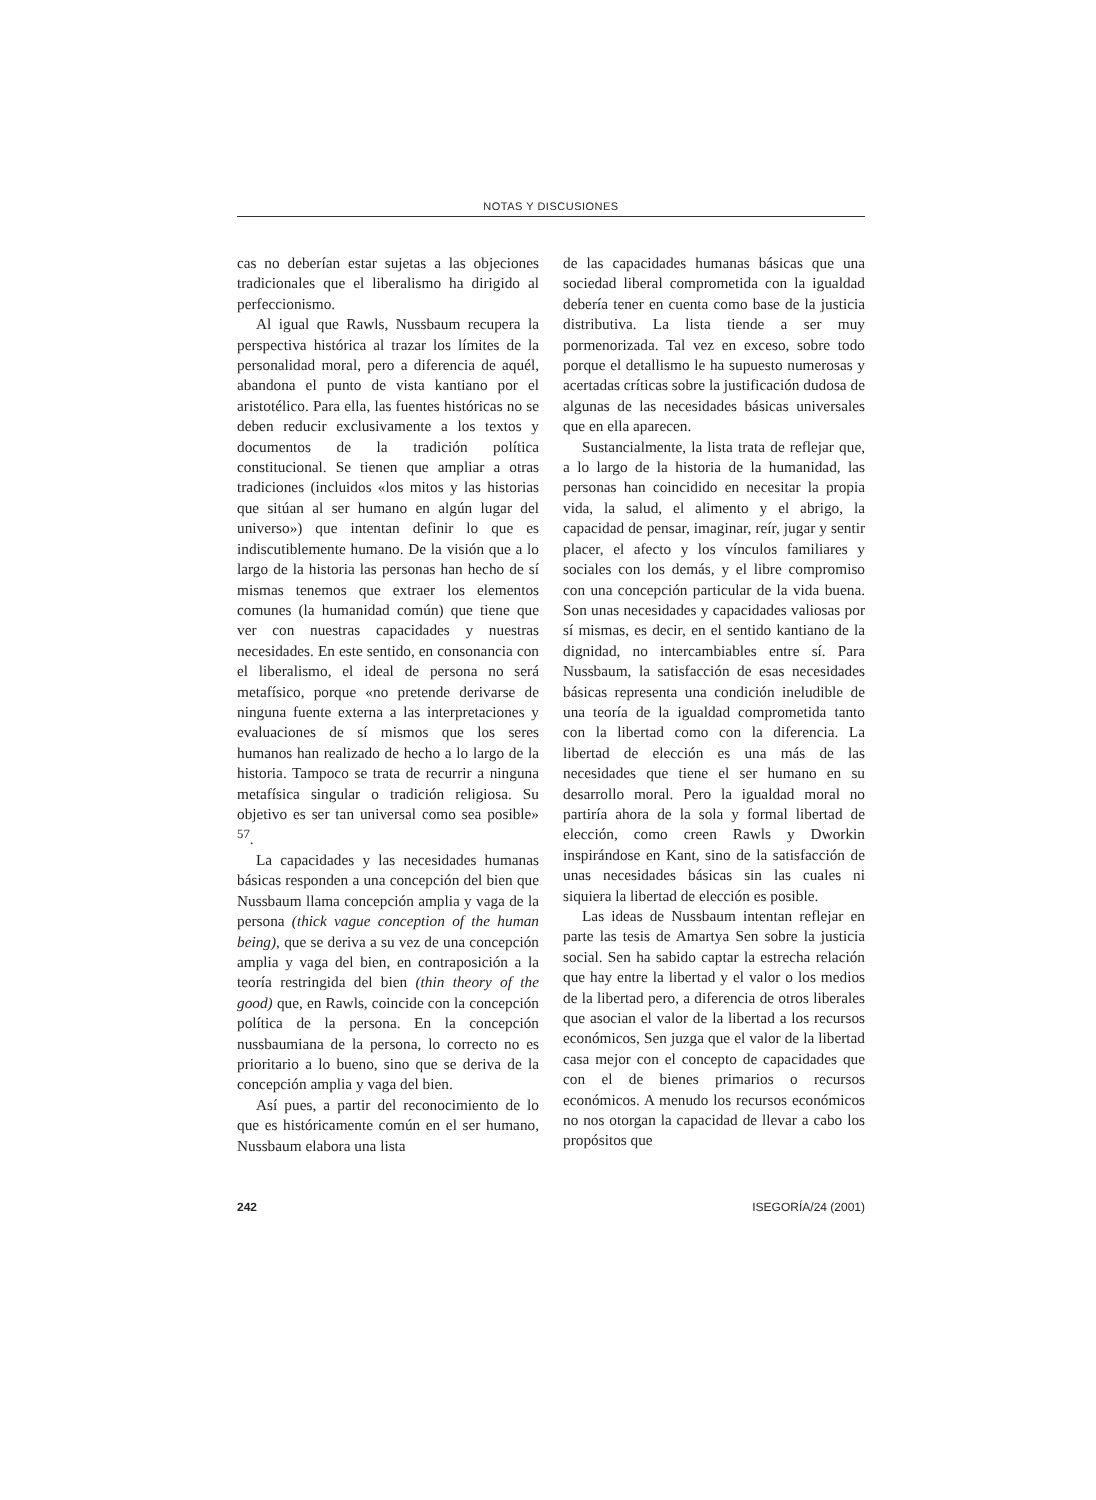NOTAS Y DISCUSIONES
cas no deberían estar sujetas a las objeciones tradicionales que el liberalismo ha dirigido al perfeccionismo.
Al igual que Rawls, Nussbaum recupera la perspectiva histórica al trazar los límites de la personalidad moral, pero a diferencia de aquél, abandona el punto de vista kantiano por el aristotélico. Para ella, las fuentes históricas no se deben reducir exclusivamente a los textos y documentos de la tradición política constitucional. Se tienen que ampliar a otras tradiciones (incluidos «los mitos y las historias que sitúan al ser humano en algún lugar del universo») que intentan definir lo que es indiscutiblemente humano. De la visión que a lo largo de la historia las personas han hecho de sí mismas tenemos que extraer los elementos comunes (la humanidad común) que tiene que ver con nuestras capacidades y nuestras necesidades. En este sentido, en consonancia con el liberalismo, el ideal de persona no será metafísico, porque «no pretende derivarse de ninguna fuente externa a las interpretaciones y evaluaciones de sí mismos que los seres humanos han realizado de hecho a lo largo de la historia. Tampoco se trata de recurrir a ninguna metafísica singular o tradición religiosa. Su objetivo es ser tan universal como sea posible» <sup>57</sup>.
La capacidades y las necesidades humanas básicas responden a una concepción del bien que Nussbaum llama concepción amplia y vaga de la persona (thick vague conception of the human being), que se deriva a su vez de una concepción amplia y vaga del bien, en contraposición a la teoría restringida del bien (thin theory of the good) que, en Rawls, coincide con la concepción política de la persona. En la concepción nussbaumiana de la persona, lo correcto no es prioritario a lo bueno, sino que se deriva de la concepción amplia y vaga del bien.
Así pues, a partir del reconocimiento de lo que es históricamente común en el ser humano, Nussbaum elabora una lista
de las capacidades humanas básicas que una sociedad liberal comprometida con la igualdad debería tener en cuenta como base de la justicia distributiva. La lista tiende a ser muy pormenorizada. Tal vez en exceso, sobre todo porque el detallismo le ha supuesto numerosas y acertadas críticas sobre la justificación dudosa de algunas de las necesidades básicas universales que en ella aparecen.
Sustancialmente, la lista trata de reflejar que, a lo largo de la historia de la humanidad, las personas han coincidido en necesitar la propia vida, la salud, el alimento y el abrigo, la capacidad de pensar, imaginar, reír, jugar y sentir placer, el afecto y los vínculos familiares y sociales con los demás, y el libre compromiso con una concepción particular de la vida buena. Son unas necesidades y capacidades valiosas por sí mismas, es decir, en el sentido kantiano de la dignidad, no intercambiables entre sí. Para Nussbaum, la satisfacción de esas necesidades básicas representa una condición ineludible de una teoría de la igualdad comprometida tanto con la libertad como con la diferencia. La libertad de elección es una más de las necesidades que tiene el ser humano en su desarrollo moral. Pero la igualdad moral no partiría ahora de la sola y formal libertad de elección, como creen Rawls y Dworkin inspirándose en Kant, sino de la satisfacción de unas necesidades básicas sin las cuales ni siquiera la libertad de elección es posible.
Las ideas de Nussbaum intentan reflejar en parte las tesis de Amartya Sen sobre la justicia social. Sen ha sabido captar la estrecha relación que hay entre la libertad y el valor o los medios de la libertad pero, a diferencia de otros liberales que asocian el valor de la libertad a los recursos económicos, Sen juzga que el valor de la libertad casa mejor con el concepto de capacidades que con el de bienes primarios o recursos económicos. A menudo los recursos económicos no nos otorgan la capacidad de llevar a cabo los propósitos que
242 ISEGORÍA/24 (2001)